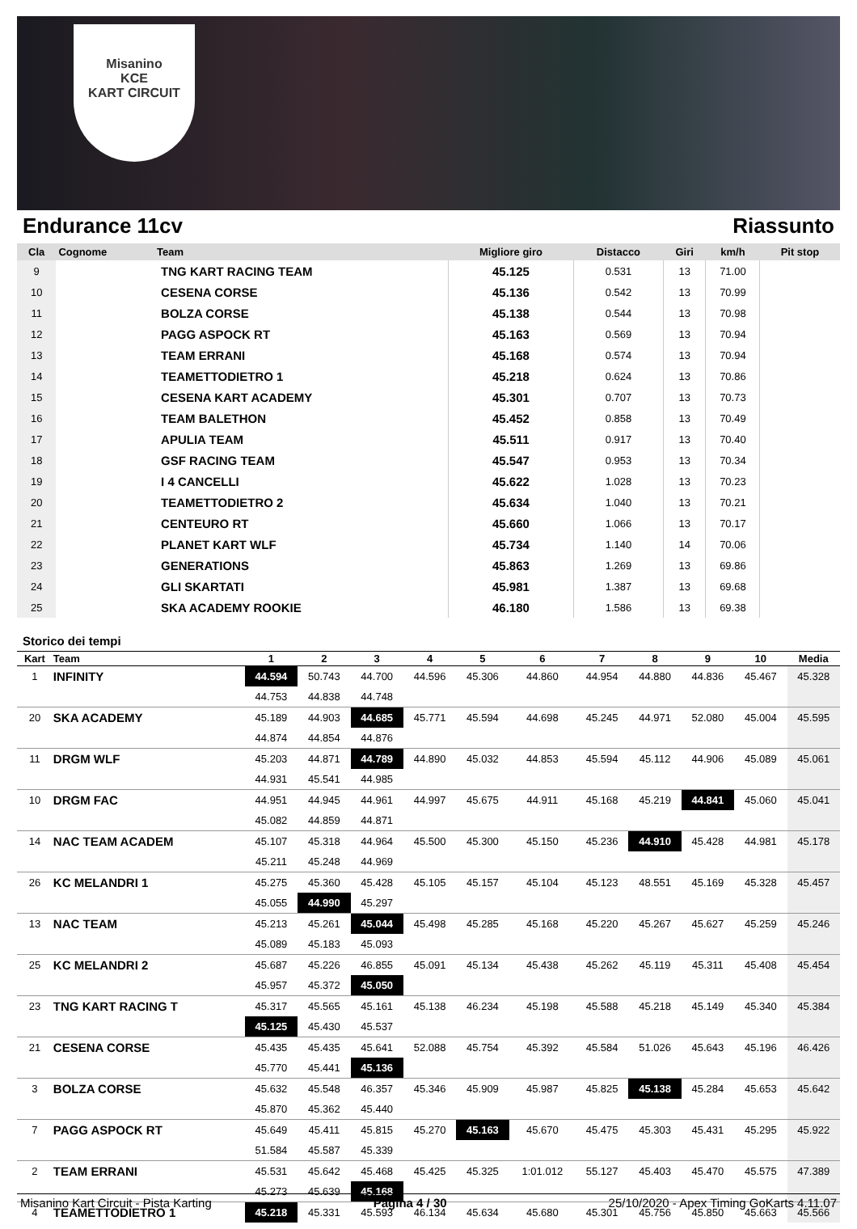Misanino
KCE
KART CIRCUIT
Endurance 11cv Riassunto
| Cla | Cognome | Team | Migliore giro | Distacco | Giri | km/h | Pit stop |
| --- | --- | --- | --- | --- | --- | --- | --- |
| 9 | | TNG KART RACING TEAM | 45.125 | 0.531 | 13 | 71.00 | |
| 10 | | CESENA CORSE | 45.136 | 0.542 | 13 | 70.99 | |
| 11 | | BOLZA CORSE | 45.138 | 0.544 | 13 | 70.98 | |
| 12 | | PAGG ASPOCK RT | 45.163 | 0.569 | 13 | 70.94 | |
| 13 | | TEAM ERRANI | 45.168 | 0.574 | 13 | 70.94 | |
| 14 | | TEAMETTODIETRO 1 | 45.218 | 0.624 | 13 | 70.86 | |
| 15 | | CESENA KART ACADEMY | 45.301 | 0.707 | 13 | 70.73 | |
| 16 | | TEAM BALETHON | 45.452 | 0.858 | 13 | 70.49 | |
| 17 | | APULIA TEAM | 45.511 | 0.917 | 13 | 70.40 | |
| 18 | | GSF RACING TEAM | 45.547 | 0.953 | 13 | 70.34 | |
| 19 | | I 4 CANCELLI | 45.622 | 1.028 | 13 | 70.23 | |
| 20 | | TEAMETTODIETRO 2 | 45.634 | 1.040 | 13 | 70.21 | |
| 21 | | CENTEURO RT | 45.660 | 1.066 | 13 | 70.17 | |
| 22 | | PLANET KART WLF | 45.734 | 1.140 | 14 | 70.06 | |
| 23 | | GENERATIONS | 45.863 | 1.269 | 13 | 69.86 | |
| 24 | | GLI SKARTATI | 45.981 | 1.387 | 13 | 69.68 | |
| 25 | | SKA ACADEMY ROOKIE | 46.180 | 1.586 | 13 | 69.38 | |
Storico dei tempi
| Kart | Team | 1 | 2 | 3 | 4 | 5 | 6 | 7 | 8 | 9 | 10 | Media |
| --- | --- | --- | --- | --- | --- | --- | --- | --- | --- | --- | --- | --- |
| 1 | INFINITY | 44.594 | 50.743 | 44.700 | 44.596 | 45.306 | 44.860 | 44.954 | 44.880 | 44.836 | 45.467 | 45.328 |
| | | 44.753 | 44.838 | 44.748 | | | | | | | | |
| 20 | SKA ACADEMY | 45.189 | 44.903 | 44.685 | 45.771 | 45.594 | 44.698 | 45.245 | 44.971 | 52.080 | 45.004 | 45.595 |
| | | 44.874 | 44.854 | 44.876 | | | | | | | | |
| 11 | DRGM WLF | 45.203 | 44.871 | 44.789 | 44.890 | 45.032 | 44.853 | 45.594 | 45.112 | 44.906 | 45.089 | 45.061 |
| | | 44.931 | 45.541 | 44.985 | | | | | | | | |
| 10 | DRGM FAC | 44.951 | 44.945 | 44.961 | 44.997 | 45.675 | 44.911 | 45.168 | 45.219 | 44.841 | 45.060 | 45.041 |
| | | 45.082 | 44.859 | 44.871 | | | | | | | | |
| 14 | NAC TEAM ACADEM | 45.107 | 45.318 | 44.964 | 45.500 | 45.300 | 45.150 | 45.236 | 44.910 | 45.428 | 44.981 | 45.178 |
| | | 45.211 | 45.248 | 44.969 | | | | | | | | |
| 26 | KC MELANDRI 1 | 45.275 | 45.360 | 45.428 | 45.105 | 45.157 | 45.104 | 45.123 | 48.551 | 45.169 | 45.328 | 45.457 |
| | | 45.055 | 44.990 | 45.297 | | | | | | | | |
| 13 | NAC TEAM | 45.213 | 45.261 | 45.044 | 45.498 | 45.285 | 45.168 | 45.220 | 45.267 | 45.627 | 45.259 | 45.246 |
| | | 45.089 | 45.183 | 45.093 | | | | | | | | |
| 25 | KC MELANDRI 2 | 45.687 | 45.226 | 46.855 | 45.091 | 45.134 | 45.438 | 45.262 | 45.119 | 45.311 | 45.408 | 45.454 |
| | | 45.957 | 45.372 | 45.050 | | | | | | | | |
| 23 | TNG KART RACING T | 45.317 | 45.565 | 45.161 | 45.138 | 46.234 | 45.198 | 45.588 | 45.218 | 45.149 | 45.340 | 45.384 |
| | | 45.125 | 45.430 | 45.537 | | | | | | | | |
| 21 | CESENA CORSE | 45.435 | 45.435 | 45.641 | 52.088 | 45.754 | 45.392 | 45.584 | 51.026 | 45.643 | 45.196 | 46.426 |
| | | 45.770 | 45.441 | 45.136 | | | | | | | | |
| 3 | BOLZA CORSE | 45.632 | 45.548 | 46.357 | 45.346 | 45.909 | 45.987 | 45.825 | 45.138 | 45.284 | 45.653 | 45.642 |
| | | 45.870 | 45.362 | 45.440 | | | | | | | | |
| 7 | PAGG ASPOCK RT | 45.649 | 45.411 | 45.815 | 45.270 | 45.163 | 45.670 | 45.475 | 45.303 | 45.431 | 45.295 | 45.922 |
| | | 51.584 | 45.587 | 45.339 | | | | | | | | |
| 2 | TEAM ERRANI | 45.531 | 45.642 | 45.468 | 45.425 | 45.325 | 1:01.012 | 55.127 | 45.403 | 45.470 | 45.575 | 47.389 |
| | | 45.273 | 45.639 | 45.168 | | | | | | | | |
| 4 | TEAMETTODIETRO 1 | 45.218 | 45.331 | 45.593 | 46.134 | 45.634 | 45.680 | 45.301 | 45.756 | 45.850 | 45.663 | 45.566 |
Misanino Kart Circuit - Pista Karting Pagina 4 / 30 25/10/2020 - Apex Timing GoKarts 4.11.07